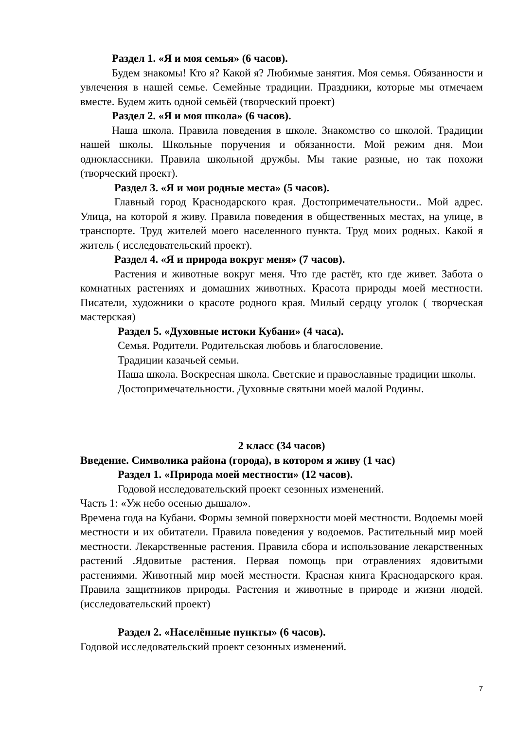Раздел 1. «Я и моя семья» (6 часов).
Будем знакомы! Кто я? Какой я? Любимые занятия. Моя семья. Обязанности и увлечения в нашей семье. Семейные традиции. Праздники, которые мы отмечаем вместе. Будем жить одной семьёй (творческий проект)
Раздел 2. «Я и моя школа» (6 часов).
Наша школа. Правила поведения в школе. Знакомство со школой. Традиции нашей школы. Школьные поручения и обязанности. Мой режим дня. Мои одноклассники. Правила школьной дружбы. Мы такие разные, но так похожи (творческий проект).
Раздел 3. «Я и мои родные места» (5 часов).
Главный город Краснодарского края. Достопримечательности.. Мой адрес. Улица, на которой я живу. Правила поведения в общественных местах, на улице, в транспорте. Труд жителей моего населенного пункта. Труд моих родных. Какой я житель ( исследовательский проект).
Раздел 4. «Я и природа вокруг меня» (7 часов).
Растения и животные вокруг меня. Что где растёт, кто где живет. Забота о комнатных растениях и домашних животных. Красота природы моей местности. Писатели, художники о красоте родного края. Милый сердцу уголок ( творческая мастерская)
Раздел 5. «Духовные истоки Кубани» (4 часа).
Семья. Родители. Родительская любовь и благословение.
Традиции казачьей семьи.
Наша школа. Воскресная школа. Светские и православные традиции школы.
Достопримечательности. Духовные святыни моей малой Родины.
2 класс (34 часов)
Введение. Символика района (города), в котором я живу (1 час)
Раздел 1. «Природа моей местности» (12 часов).
Годовой исследовательский проект сезонных изменений.
Часть 1: «Уж небо осенью дышало».
Времена года на Кубани. Формы земной поверхности моей местности. Водоемы моей местности и их обитатели. Правила поведения у водоемов. Растительный мир моей местности. Лекарственные растения. Правила сбора и использование лекарственных растений .Ядовитые растения. Первая помощь при отравлениях ядовитыми растениями. Животный мир моей местности. Красная книга Краснодарского края. Правила защитников природы. Растения и животные в природе и жизни людей. (исследовательский проект)
Раздел 2. «Населённые пункты» (6 часов).
Годовой исследовательский проект сезонных изменений.
7